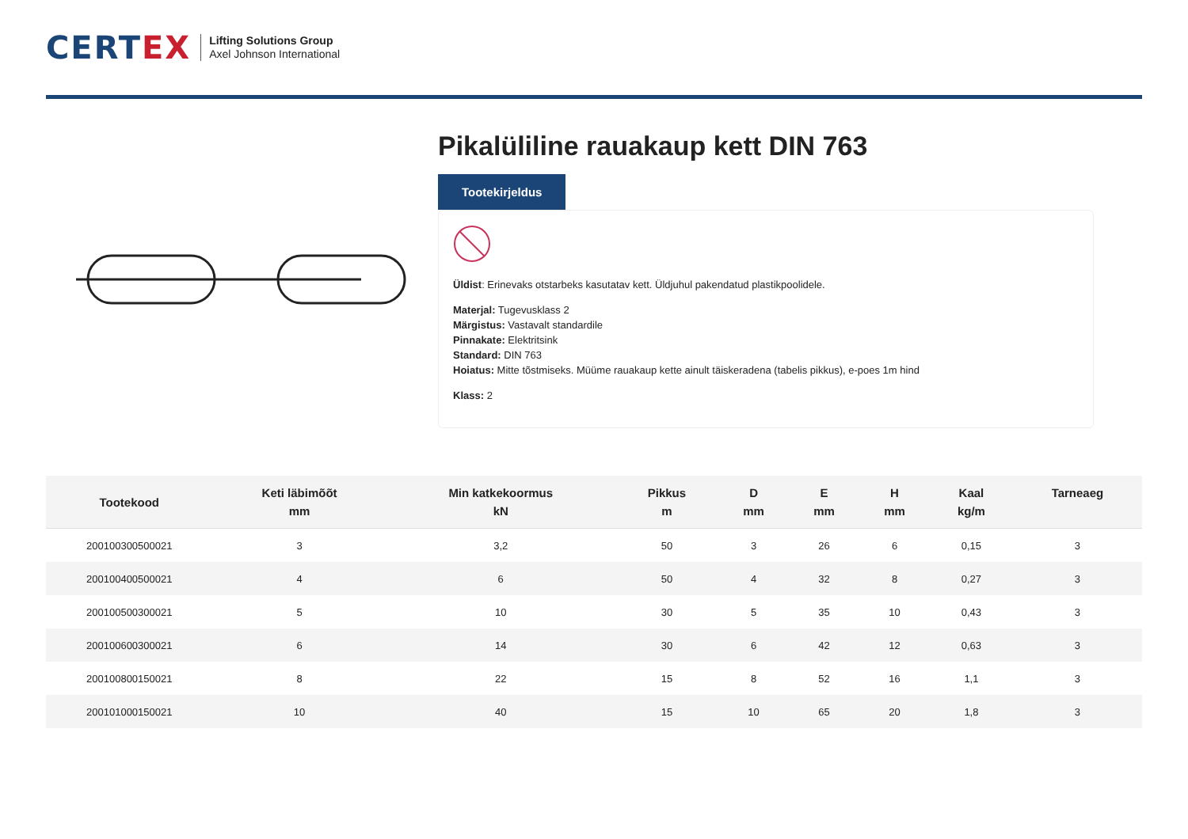CERTEX
Lifting Solutions Group
Axel Johnson International
Pikalüliline rauakaup kett DIN 763
Tootekirjeldus
Üldist: Erinevaks otstarbeks kasutatav kett. Üldjuhul pakendatud plastikpoolidele.
Materjal: Tugevusklass 2
Märgistus: Vastavalt standardile
Pinnakate: Elektritsink
Standard: DIN 763
Hoiatus: Mitte tõstmiseks. Müüme rauakaup kette ainult täiskeradena (tabelis pikkus), e-poes 1m hind
Klass: 2
| Tootekood | Keti läbimõõt mm | Min katkekoormus kN | Pikkus m | D mm | E mm | H mm | Kaal kg/m | Tarneaeg |
| --- | --- | --- | --- | --- | --- | --- | --- | --- |
| 200100300500021 | 3 | 3,2 | 50 | 3 | 26 | 6 | 0,15 | 3 |
| 200100400500021 | 4 | 6 | 50 | 4 | 32 | 8 | 0,27 | 3 |
| 200100500300021 | 5 | 10 | 30 | 5 | 35 | 10 | 0,43 | 3 |
| 200100600300021 | 6 | 14 | 30 | 6 | 42 | 12 | 0,63 | 3 |
| 200100800150021 | 8 | 22 | 15 | 8 | 52 | 16 | 1,1 | 3 |
| 200101000150021 | 10 | 40 | 15 | 10 | 65 | 20 | 1,8 | 3 |